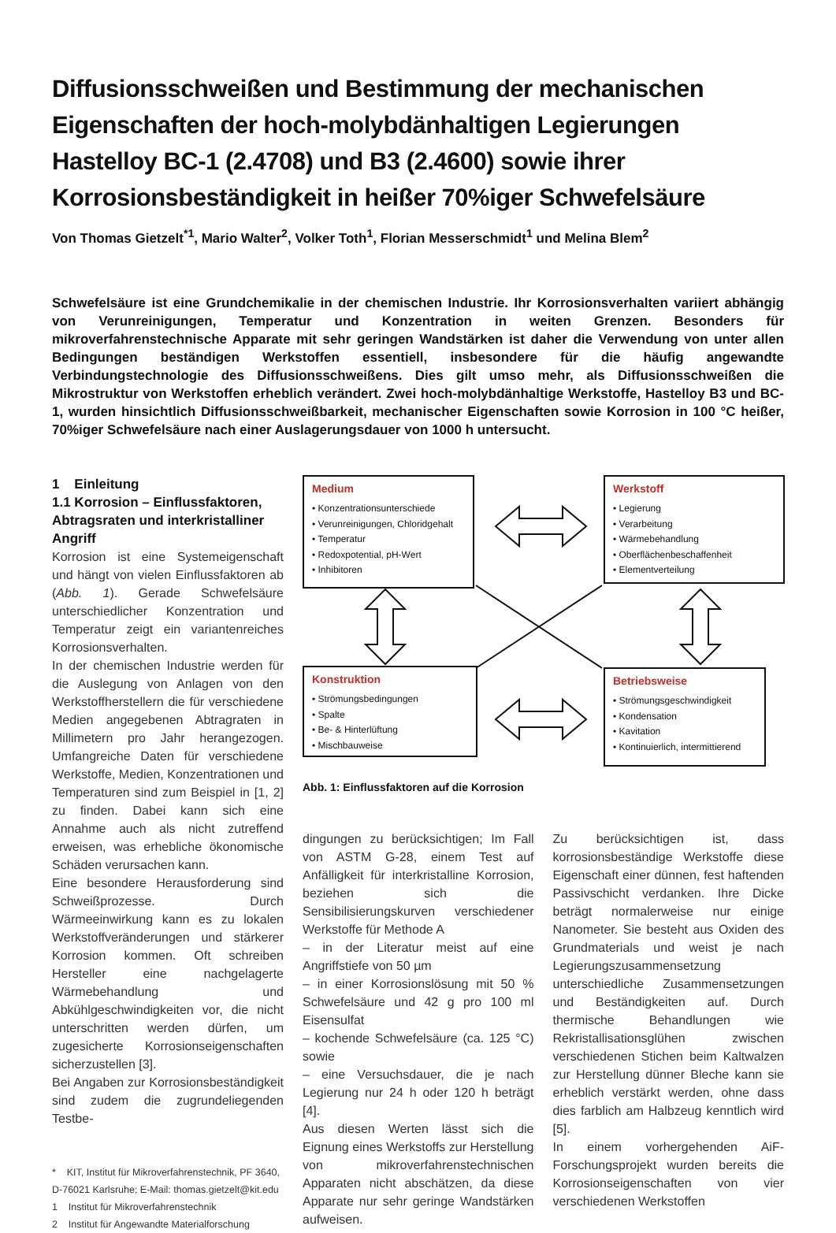Diffusionsschweißen und Bestimmung der mechanischen Eigenschaften der hoch-molybdänhaltigen Legierungen Hastelloy BC-1 (2.4708) und B3 (2.4600) sowie ihrer Korrosionsbeständigkeit in heißer 70%iger Schwefelsäure
Von Thomas Gietzelt<sup>*1</sup>, Mario Walter<sup>2</sup>, Volker Toth<sup>1</sup>, Florian Messerschmidt<sup>1</sup> und Melina Blem<sup>2</sup>
Schwefelsäure ist eine Grundchemikalie in der chemischen Industrie. Ihr Korrosionsverhalten variiert abhängig von Verunreinigungen, Temperatur und Konzentration in weiten Grenzen. Besonders für mikroverfahrenstechnische Apparate mit sehr geringen Wandstärken ist daher die Verwendung von unter allen Bedingungen beständigen Werkstoffen essentiell, insbesondere für die häufig angewandte Verbindungstechnologie des Diffusionsschweißens. Dies gilt umso mehr, als Diffusionsschweißen die Mikrostruktur von Werkstoffen erheblich verändert. Zwei hoch-molybdänhaltige Werkstoffe, Hastelloy B3 und BC-1, wurden hinsichtlich Diffusionsschweißbarkeit, mechanischer Eigenschaften sowie Korrosion in 100 °C heißer, 70%iger Schwefelsäure nach einer Auslagerungsdauer von 1000 h untersucht.
1 Einleitung
1.1 Korrosion – Einflussfaktoren, Abtragsraten und interkristalliner Angriff
Korrosion ist eine Systemeigenschaft und hängt von vielen Einflussfaktoren ab (Abb. 1). Gerade Schwefelsäure unterschiedlicher Konzentration und Temperatur zeigt ein variantenreiches Korrosionsverhalten.
In der chemischen Industrie werden für die Auslegung von Anlagen von den Werkstoffherstellern die für verschiedene Medien angegebenen Abtragraten in Millimetern pro Jahr herangezogen. Umfangreiche Daten für verschiedene Werkstoffe, Medien, Konzentrationen und Temperaturen sind zum Beispiel in [1, 2] zu finden. Dabei kann sich eine Annahme auch als nicht zutreffend erweisen, was erhebliche ökonomische Schäden verursachen kann.
Eine besondere Herausforderung sind Schweißprozesse. Durch Wärmeeinwirkung kann es zu lokalen Werkstoffveränderungen und stärkerer Korrosion kommen. Oft schreiben Hersteller eine nachgelagerte Wärmebehandlung und Abkühlgeschwindigkeiten vor, die nicht unterschritten werden dürfen, um zugesicherte Korrosionseigenschaften sicherzustellen [3].
Bei Angaben zur Korrosionsbeständigkeit sind zudem die zugrundeliegenden Testbe-
* KIT, Institut für Mikroverfahrenstechnik, PF 3640, D-76021 Karlsruhe; E-Mail: thomas.gietzelt@kit.edu
1 Institut für Mikroverfahrenstechnik
2 Institut für Angewandte Materialforschung
Medium
• Konzentrationsunterschiede
• Verunreinigungen, Chloridgehalt
• Temperatur
• Redoxpotential, pH-Wert
• Inhibitoren
Werkstoff
• Legierung
• Verarbeitung
• Wärmebehandlung
• Oberflächenbeschaffenheit
• Elementverteilung
Konstruktion
• Strömungsbedingungen
• Spalte
• Be- & Hinterlüftung
• Mischbauweise
Betriebsweise
• Strömungsgeschwindigkeit
• Kondensation
• Kavitation
• Kontinuierlich, intermittierend
Abb. 1: Einflussfaktoren auf die Korrosion
dingungen zu berücksichtigen; Im Fall von ASTM G-28, einem Test auf Anfälligkeit für interkristalline Korrosion, beziehen sich die Sensibilisierungskurven verschiedener Werkstoffe für Methode A
– in der Literatur meist auf eine Angriffstiefe von 50 µm
– in einer Korrosionslösung mit 50 % Schwefelsäure und 42 g pro 100 ml Eisensulfat
– kochende Schwefelsäure (ca. 125 °C) sowie
– eine Versuchsdauer, die je nach Legierung nur 24 h oder 120 h beträgt [4].
Aus diesen Werten lässt sich die Eignung eines Werkstoffs zur Herstellung von mikroverfahrenstechnischen Apparaten nicht abschätzen, da diese Apparate nur sehr geringe Wandstärken aufweisen.
Zu berücksichtigen ist, dass korrosionsbeständige Werkstoffe diese Eigenschaft einer dünnen, fest haftenden Passivschicht verdanken. Ihre Dicke beträgt normalerweise nur einige Nanometer. Sie besteht aus Oxiden des Grundmaterials und weist je nach Legierungszusammensetzung unterschiedliche Zusammensetzungen und Beständigkeiten auf. Durch thermische Behandlungen wie Rekristallisationsglühen zwischen verschiedenen Stichen beim Kaltwalzen zur Herstellung dünner Bleche kann sie erheblich verstärkt werden, ohne dass dies farblich am Halbzeug kenntlich wird [5].
In einem vorhergehenden AiF-Forschungsprojekt wurden bereits die Korrosionseigenschaften von vier verschiedenen Werkstoffen